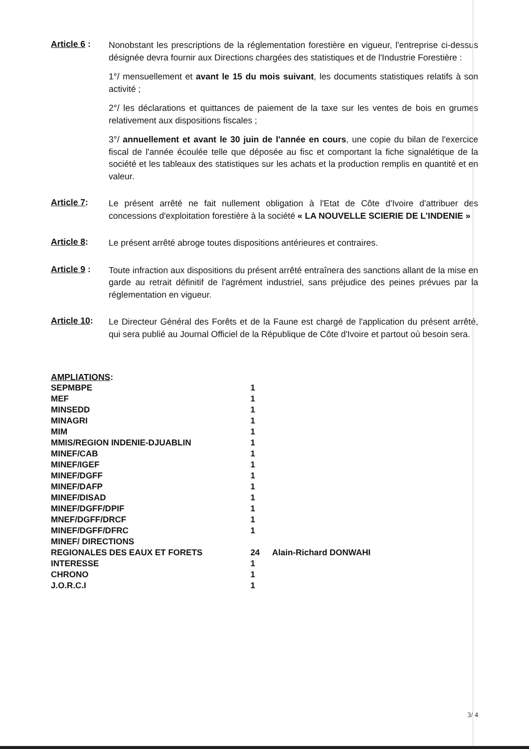Article 6 :
Nonobstant les prescriptions de la réglementation forestière en vigueur, l'entreprise ci-dessus désignée devra fournir aux Directions chargées des statistiques et de l'Industrie Forestière :
1°/ mensuellement et avant le 15 du mois suivant, les documents statistiques relatifs à son activité ;
2°/ les déclarations et quittances de paiement de la taxe sur les ventes de bois en grumes relativement aux dispositions fiscales ;
3°/ annuellement et avant le 30 juin de l'année en cours, une copie du bilan de l'exercice fiscal de l'année écoulée telle que déposée au fisc et comportant la fiche signalétique de la société et les tableaux des statistiques sur les achats et la production remplis en quantité et en valeur.
Article 7:
Le présent arrêté ne fait nullement obligation à l'Etat de Côte d'Ivoire d'attribuer des concessions d'exploitation forestière à la société « LA NOUVELLE SCIERIE DE L'INDENIE »
Article 8:
Le présent arrêté abroge toutes dispositions antérieures et contraires.
Article 9 :
Toute infraction aux dispositions du présent arrêté entraînera des sanctions allant de la mise en garde au retrait définitif de l'agrément industriel, sans préjudice des peines prévues par la réglementation en vigueur.
Article 10:
Le Directeur Général des Forêts et de la Faune est chargé de l'application du présent arrêté, qui sera publié au Journal Officiel de la République de Côte d'Ivoire et partout où besoin sera.
AMPLIATIONS:
| SEPMBPE | 1 |
| MEF | 1 |
| MINSEDD | 1 |
| MINAGRI | 1 |
| MIM | 1 |
| MMIS/REGION INDENIE-DJUABLIN | 1 |
| MINEF/CAB | 1 |
| MINEF/IGEF | 1 |
| MINEF/DGFF | 1 |
| MINEF/DAFP | 1 |
| MINEF/DISAD | 1 |
| MINEF/DGFF/DPIF | 1 |
| MNEF/DGFF/DRCF | 1 |
| MINEF/DGFF/DFRC | 1 |
| MINEF/ DIRECTIONS | |
| REGIONALES DES EAUX ET FORETS | 24 Alain-Richard DONWAHI |
| INTERESSE | 1 |
| CHRONO | 1 |
| J.O.R.C.I | 1 |
3/ 4